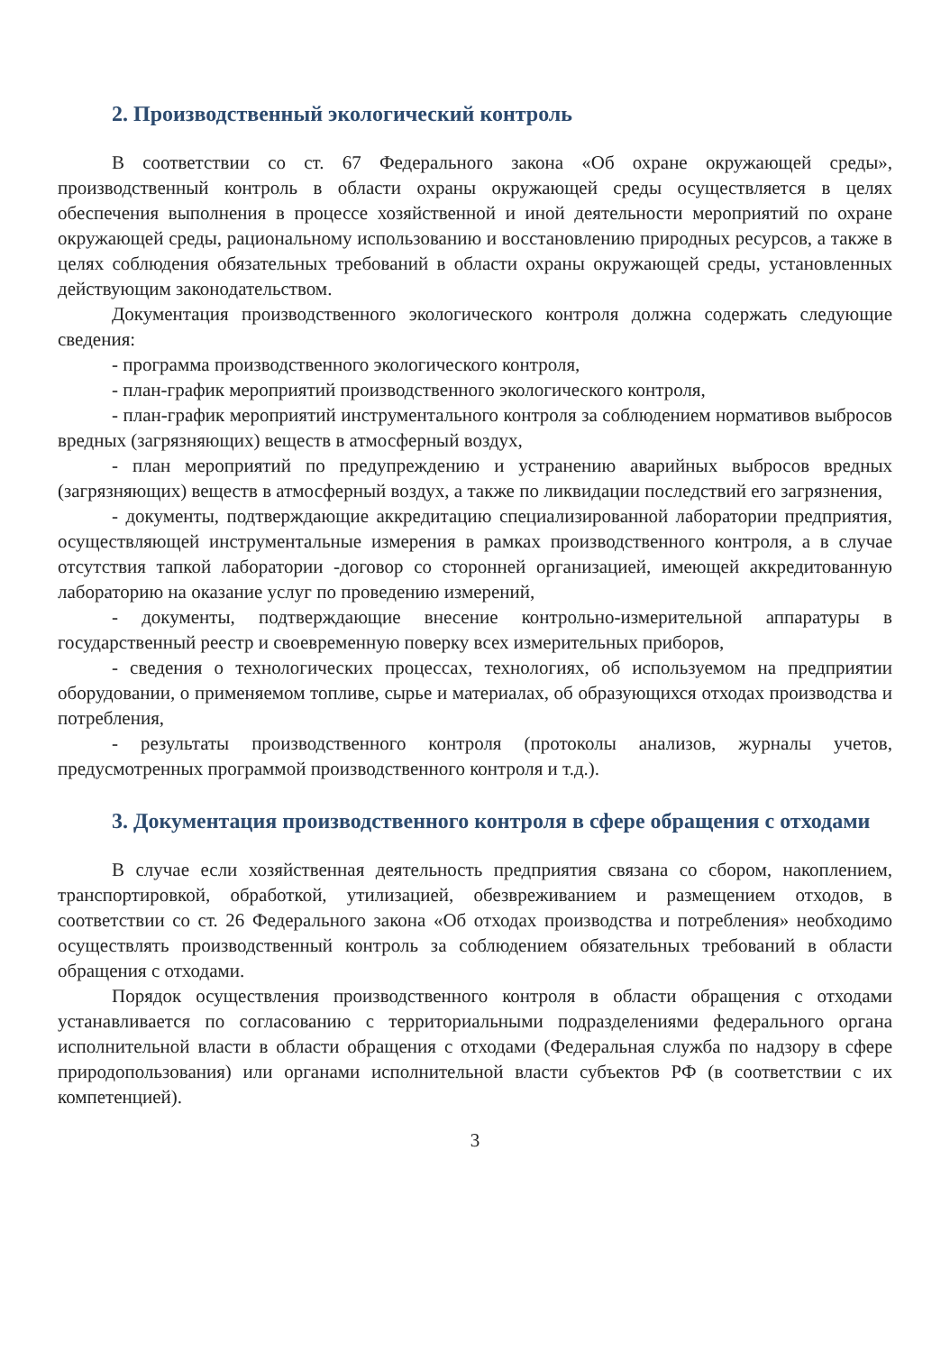2. Производственный экологический контроль
В соответствии со ст. 67 Федерального закона «Об охране окружающей среды», производственный контроль в области охраны окружающей среды осуществляется в целях обеспечения выполнения в процессе хозяйственной и иной деятельности мероприятий по охране окружающей среды, рациональному использованию и восстановлению природных ресурсов, а также в целях соблюдения обязательных требований в области охраны окружающей среды, установленных действующим законодательством.
Документация производственного экологического контроля должна содержать следующие сведения:
- программа производственного экологического контроля,
- план-график мероприятий производственного экологического контроля,
- план-график мероприятий инструментального контроля за соблюдением нормативов выбросов вредных (загрязняющих) веществ в атмосферный воздух,
- план мероприятий по предупреждению и устранению аварийных выбросов вредных (загрязняющих) веществ в атмосферный воздух, а также по ликвидации последствий его загрязнения,
- документы, подтверждающие аккредитацию специализированной лаборатории предприятия, осуществляющей инструментальные измерения в рамках производственного контроля, а в случае отсутствия тапкой лаборатории -договор со сторонней организацией, имеющей аккредитованную лабораторию на оказание услуг по проведению измерений,
- документы, подтверждающие внесение контрольно-измерительной аппаратуры в государственный реестр и своевременную поверку всех измерительных приборов,
- сведения о технологических процессах, технологиях, об используемом на предприятии оборудовании, о применяемом топливе, сырье и материалах, об образующихся отходах производства и потребления,
- результаты производственного контроля (протоколы анализов, журналы учетов, предусмотренных программой производственного контроля и т.д.).
3. Документация производственного контроля в сфере обращения с отходами
В случае если хозяйственная деятельность предприятия связана со сбором, накоплением, транспортировкой, обработкой, утилизацией, обезвреживанием и размещением отходов, в соответствии со ст. 26 Федерального закона «Об отходах производства и потребления» необходимо осуществлять производственный контроль за соблюдением обязательных требований в области обращения с отходами.
Порядок осуществления производственного контроля в области обращения с отходами устанавливается по согласованию с территориальными подразделениями федерального органа исполнительной власти в области обращения с отходами (Федеральная служба по надзору в сфере природопользования) или органами исполнительной власти субъектов РФ (в соответствии с их компетенцией).
3